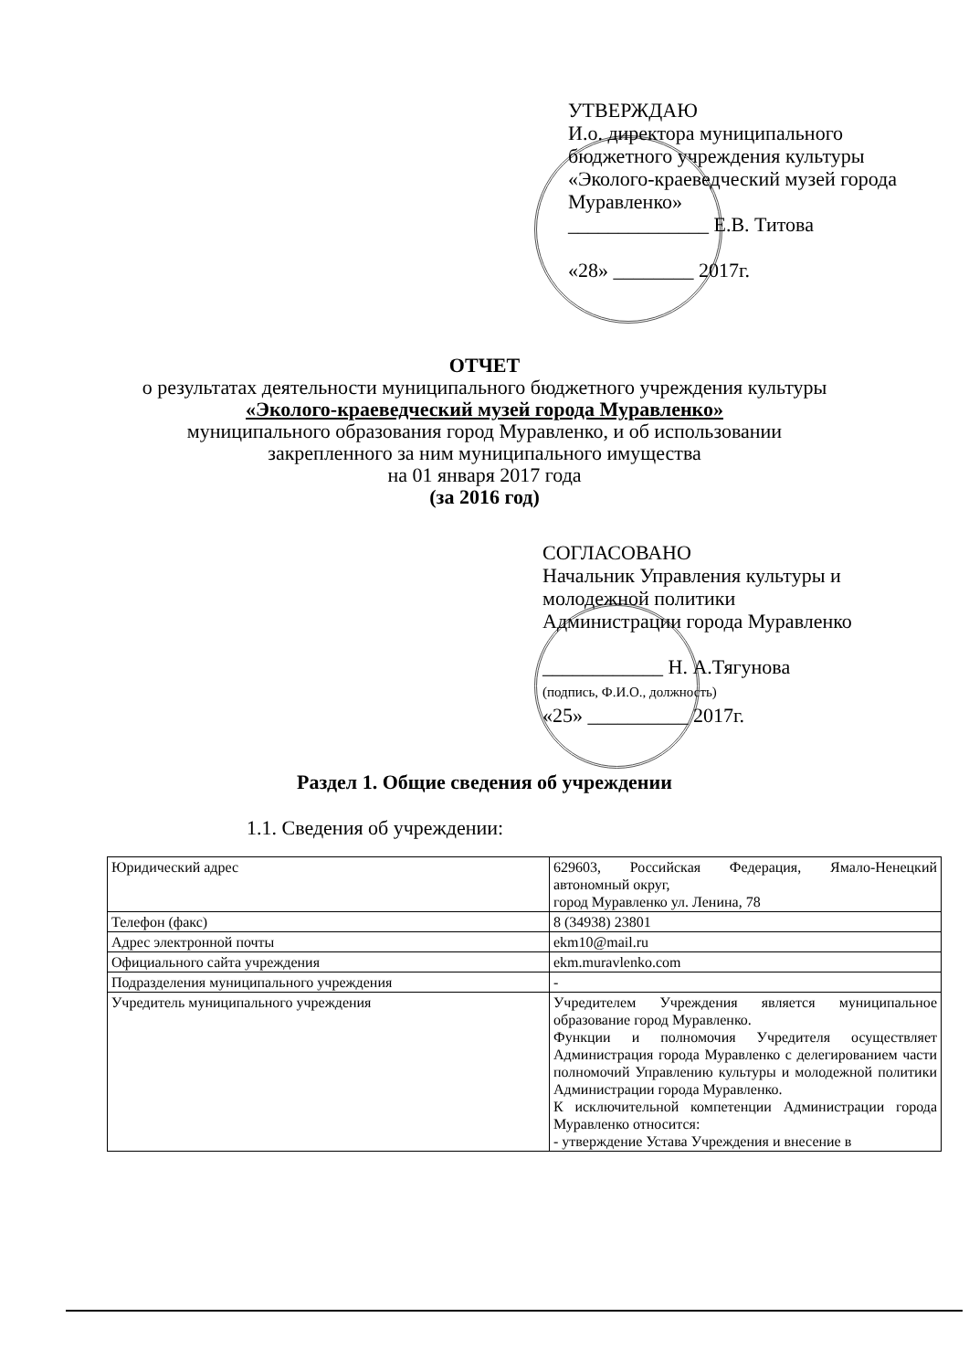УТВЕРЖДАЮ
И.о. директора муниципального бюджетного учреждения культуры «Эколого-краеведческий музей города Муравленко»
______________ Е.В. Титова
«28» ________ 2017г.
ОТЧЕТ
о результатах деятельности муниципального бюджетного учреждения культуры
«Эколого-краеведческий музей города Муравленко»
муниципального образования город Муравленко, и об использовании
закрепленного за ним муниципального имущества
на 01 января 2017 года
(за 2016 год)
СОГЛАСОВАНО
Начальник Управления культуры и молодежной политики
Администрации города Муравленко
____________ Н. А.Тягунова
(подпись, Ф.И.О., должность)
«25» __________ 2017г.
Раздел 1. Общие сведения об учреждении
1.1. Сведения об учреждении:
| Юридический адрес | 629603, Российская Федерация, Ямало-Ненецкий автономный округ, город Муравленко ул. Ленина, 78 |
| Телефон (факс) | 8 (34938) 23801 |
| Адрес электронной почты | ekm10@mail.ru |
| Официального сайта учреждения | ekm.muravlenko.com |
| Подразделения муниципального учреждения | - |
| Учредитель муниципального учреждения | Учредителем Учреждения является муниципальное образование город Муравленко. Функции и полномочия Учредителя осуществляет Администрация города Муравленко с делегированием части полномочий Управлению культуры и молодежной политики Администрации города Муравленко. К исключительной компетенции Администрации города Муравленко относится: - утверждение Устава Учреждения и внесение в |